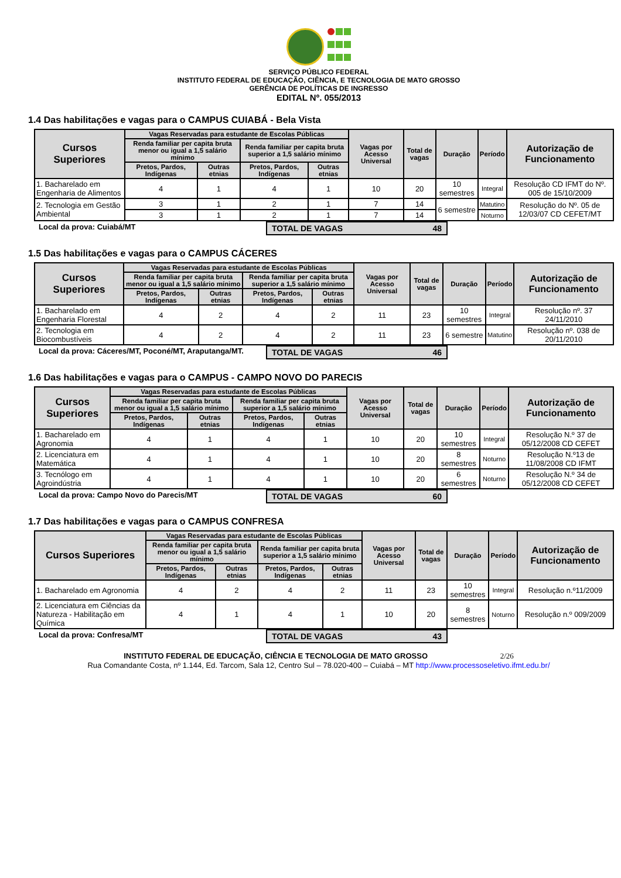SERVIÇO PÚBLICO FEDERAL
INSTITUTO FEDERAL DE EDUCAÇÃO, CIÊNCIA, E TECNOLOGIA DE MATO GROSSO
GERÊNCIA DE POLÍTICAS DE INGRESSO
EDITAL Nº. 055/2013
1.4 Das habilitações e vagas para o CAMPUS CUIABÁ - Bela Vista
| Cursos Superiores | Vagas Reservadas para estudante de Escolas Públicas | | | | Vagas por Acesso Universal | Total de vagas | Duração | Período | Autorização de Funcionamento |
| --- | --- | --- | --- | --- | --- | --- | --- | --- | --- |
| | Renda familiar per capita bruta menor ou igual a 1,5 salário mínimo | | Renda familiar per capita bruta superior a 1,5 salário mínimo | | | | | | |
| | Pretos, Pardos, Indígenas | Outras etnias | Pretos, Pardos, Indígenas | Outras etnias | | | | | |
| 1. Bacharelado em Engenharia de Alimentos | 4 | 1 | 4 | 1 | 10 | 20 | 10 semestres | Integral | Resolução CD IFMT do Nº. 005 de 15/10/2009 |
| 2. Tecnologia em Gestão Ambiental | 3 | 1 | 2 | 1 | 7 | 14 | 6 semestre | Matutino | Resolução do Nº. 05 de 12/03/07 CD CEFET/MT |
| | 3 | 1 | 2 | 1 | 7 | 14 | | Noturno | |
Local da prova: Cuiabá/MT TOTAL DE VAGAS 48
1.5 Das habilitações e vagas para o CAMPUS CÁCERES
| Cursos Superiores | Vagas Reservadas para estudante de Escolas Públicas | | | | Vagas por Acesso Universal | Total de vagas | Duração | Período | Autorização de Funcionamento |
| --- | --- | --- | --- | --- | --- | --- | --- | --- | --- |
| | Renda familiar per capita bruta menor ou igual a 1,5 salário mínimo | | Renda familiar per capita bruta superior a 1,5 salário mínimo | | | | | | |
| | Pretos, Pardos, Indígenas | Outras etnias | Pretos, Pardos, Indígenas | Outras etnias | | | | | |
| 1. Bacharelado em Engenharia Florestal | 4 | 2 | 4 | 2 | 11 | 23 | 10 semestres | Integral | Resolução nº. 37 24/11/2010 |
| 2. Tecnologia em Biocombustíveis | 4 | 2 | 4 | 2 | 11 | 23 | 6 semestre | Matutino | Resolução nº. 038 de 20/11/2010 |
Local da prova: Cáceres/MT, Poconé/MT, Araputanga/MT.
TOTAL DE VAGAS 46
1.6 Das habilitações e vagas para o CAMPUS - CAMPO NOVO DO PARECIS
| Cursos Superiores | Vagas Reservadas para estudante de Escolas Públicas | | | | Vagas por Acesso Universal | Total de vagas | Duração | Período | Autorização de Funcionamento |
| --- | --- | --- | --- | --- | --- | --- | --- | --- | --- |
| | Renda familiar per capita bruta menor ou igual a 1,5 salário mínimo | | Renda familiar per capita bruta superior a 1,5 salário mínimo | | | | | | |
| | Pretos, Pardos, Indígenas | Outras etnias | Pretos, Pardos, Indígenas | Outras etnias | | | | | |
| 1. Bacharelado em Agronomia | 4 | 1 | 4 | 1 | 10 | 20 | 10 semestres | Integral | Resolução N.º 37 de 05/12/2008 CD CEFET |
| 2. Licenciatura em Matemática | 4 | 1 | 4 | 1 | 10 | 20 | 8 semestres | Noturno | Resolução N.º13 de 11/08/2008 CD IFMT |
| 3. Tecnólogo em Agroindústria | 4 | 1 | 4 | 1 | 10 | 20 | 6 semestres | Noturno | Resolução N.º 34 de 05/12/2008 CD CEFET |
Local da prova: Campo Novo do Parecis/MT TOTAL DE VAGAS 60
1.7 Das habilitações e vagas para o CAMPUS CONFRESA
| Cursos Superiores | Vagas Reservadas para estudante de Escolas Públicas | | | | Vagas por Acesso Universal | Total de vagas | Duração | Período | Autorização de Funcionamento |
| --- | --- | --- | --- | --- | --- | --- | --- | --- | --- |
| | Renda familiar per capita bruta menor ou igual a 1,5 salário mínimo | | Renda familiar per capita bruta superior a 1,5 salário mínimo | | | | | | |
| | Pretos, Pardos, Indígenas | Outras etnias | Pretos, Pardos, Indígenas | Outras etnias | | | | | |
| 1. Bacharelado em Agronomia | 4 | 2 | 4 | 2 | 11 | 23 | 10 semestres | Integral | Resolução n.º11/2009 |
| 2. Licenciatura em Ciências da Natureza - Habilitação em Química | 4 | 1 | 4 | 1 | 10 | 20 | 8 semestres | Noturno | Resolução n.º 009/2009 |
Local da prova: Confresa/MT TOTAL DE VAGAS 43
INSTITUTO FEDERAL DE EDUCAÇÃO, CIÊNCIA E TECNOLOGIA DE MATO GROSSO 2/26
Rua Comandante Costa, nº 1.144, Ed. Tarcom, Sala 12, Centro Sul – 78.020-400 – Cuiabá – MT http://www.processoseletivo.ifmt.edu.br/